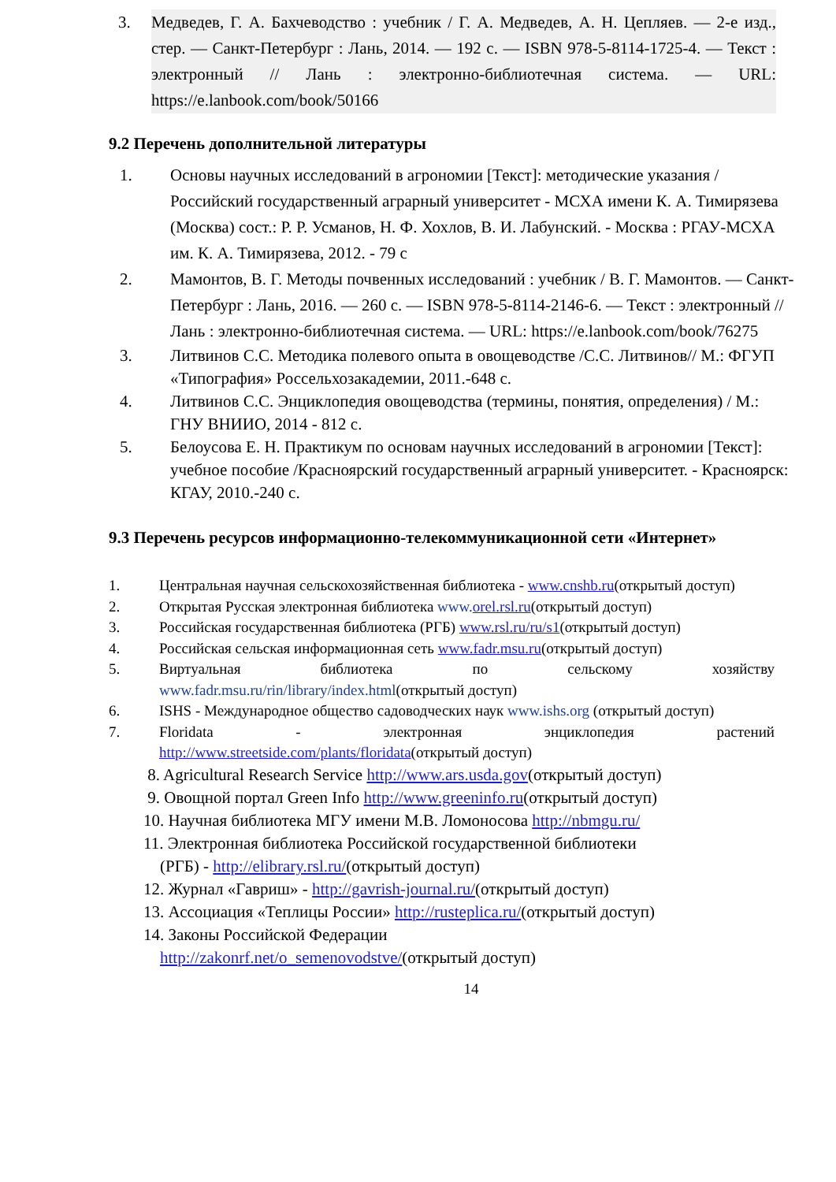3. Медведев, Г. А. Бахчеводство : учебник / Г. А. Медведев, А. Н. Цепляев. — 2-е изд., стер. — Санкт-Петербург : Лань, 2014. — 192 с. — ISBN 978-5-8114-1725-4. — Текст : электронный // Лань : электронно-библиотечная система. — URL: https://e.lanbook.com/book/50166
9.2 Перечень дополнительной литературы
1. Основы научных исследований в агрономии [Текст]: методические указания / Российский государственный аграрный университет - МСХА имени К. А. Тимирязева (Москва) сост.: Р. Р. Усманов, Н. Ф. Хохлов, В. И. Лабунский. - Москва : РГАУ-МСХА им. К. А. Тимирязева, 2012. - 79 с
2. Мамонтов, В. Г. Методы почвенных исследований : учебник / В. Г. Мамонтов. — Санкт-Петербург : Лань, 2016. — 260 с. — ISBN 978-5-8114-2146-6. — Текст : электронный // Лань : электронно-библиотечная система. — URL: https://e.lanbook.com/book/76275
3. Литвинов С.С. Методика полевого опыта в овощеводстве /С.С. Литвинов// М.: ФГУП «Типография» Россельхозакадемии, 2011.-648 с.
4. Литвинов С.С. Энциклопедия овощеводства (термины, понятия, определения) / М.: ГНУ ВНИИО, 2014 - 812 с.
5. Белоусова Е. Н. Практикум по основам научных исследований в агрономии [Текст]: учебное пособие /Красноярский государственный аграрный университет. - Красноярск: КГАУ, 2010.-240 с.
9.3 Перечень ресурсов информационно-телекоммуникационной сети «Интернет»
1. Центральная научная сельскохозяйственная библиотека - www.cnshb.ru(открытый доступ)
2. Открытая Русская электронная библиотека www.orel.rsl.ru(открытый доступ)
3. Российская государственная библиотека (РГБ) www.rsl.ru/ru/s1(открытый доступ)
4. Российская сельская информационная сеть www.fadr.msu.ru(открытый доступ)
5. Виртуальная библиотека по сельскому хозяйству www.fadr.msu.ru/rin/library/index.html(открытый доступ)
6. ISHS - Международное общество садоводческих наук www.ishs.org (открытый доступ)
7. Floridata - электронная энциклопедия растений http://www.streetside.com/plants/floridata(открытый доступ)
8. Agricultural Research Service http://www.ars.usda.gov(открытый доступ)
9. Овощной портал Green Info http://www.greeninfo.ru(открытый доступ)
10. Научная библиотека МГУ имени М.В. Ломоносова http://nbmgu.ru/
11. Электронная библиотека Российской государственной библиотеки
(РГБ) - http://elibrary.rsl.ru/(открытый доступ)
12. Журнал «Гавриш» - http://gavrish-journal.ru/(открытый доступ)
13. Ассоциация «Теплицы России» http://rusteplica.ru/(открытый доступ)
14. Законы Российской Федерации
http://zakonrf.net/o_semenovodstve/(открытый доступ)
14